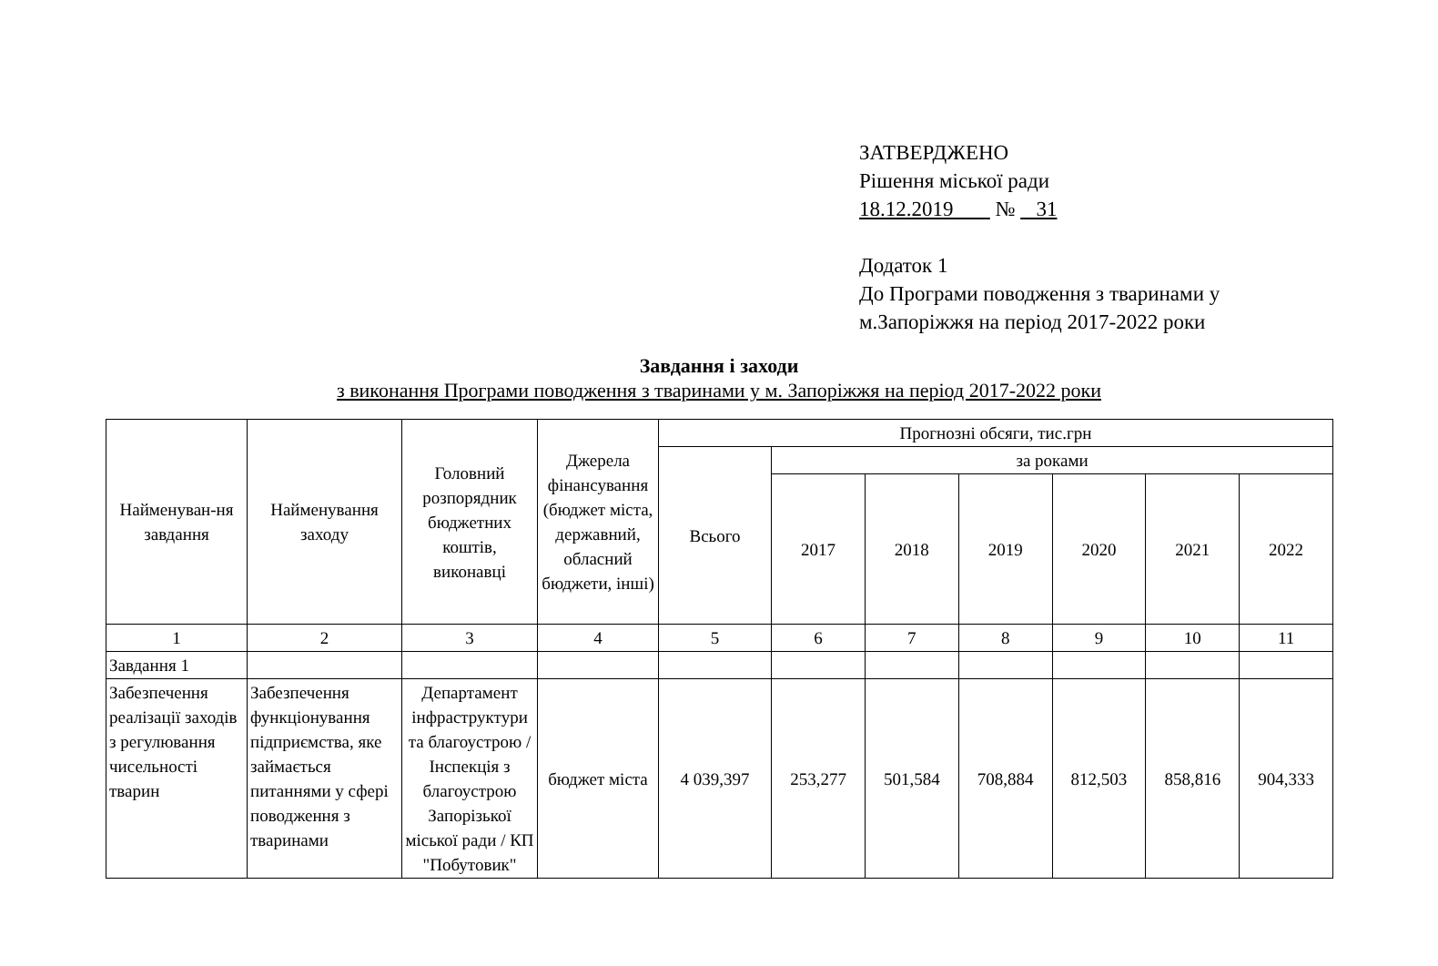ЗАТВЕРДЖЕНО
Рішення міської ради
18.12.2019 № 31
Додаток 1
До Програми поводження з тваринами у
м.Запоріжжя на період 2017-2022 роки
Завдання і заходи
з виконання Програми поводження з тваринами у м. Запоріжжя на період 2017-2022 роки
| Найменуван-ня завдання | Найменування заходу | Головний розпорядник бюджетних коштів, виконавці | Джерела фінансування (бюджет міста, державний, обласний бюджети, інші) | Прогнозні обсяги, тис.грн | | | | | | |
| --- | --- | --- | --- | --- | --- | --- | --- | --- | --- | --- |
| | | | | Всього | за роками | | | | | |
| | | | | | 2017 | 2018 | 2019 | 2020 | 2021 | 2022 |
| 1 | 2 | 3 | 4 | 5 | 6 | 7 | 8 | 9 | 10 | 11 |
| Завдання 1 | | | | | | | | | | |
| Забезпечення реалізації заходів з регулювання чисельності тварин | Забезпечення функціонування підприємства, яке займається питаннями у сфері поводження з тваринами | Департамент інфраструктури та благоустрою / Інспекція з благоустрою Запорізької міської ради / КП "Побутовик" | бюджет міста | 4 039,397 | 253,277 | 501,584 | 708,884 | 812,503 | 858,816 | 904,333 |